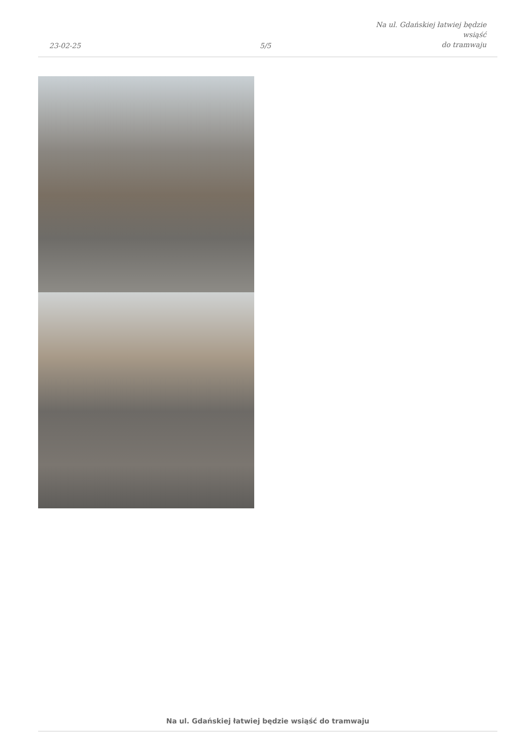23-02-25
5/5
Na ul. Gdańskiej łatwiej będzie wsiąść
do tramwaju
Na ul. Gdańskiej łatwiej będzie wsiąść do tramwaju